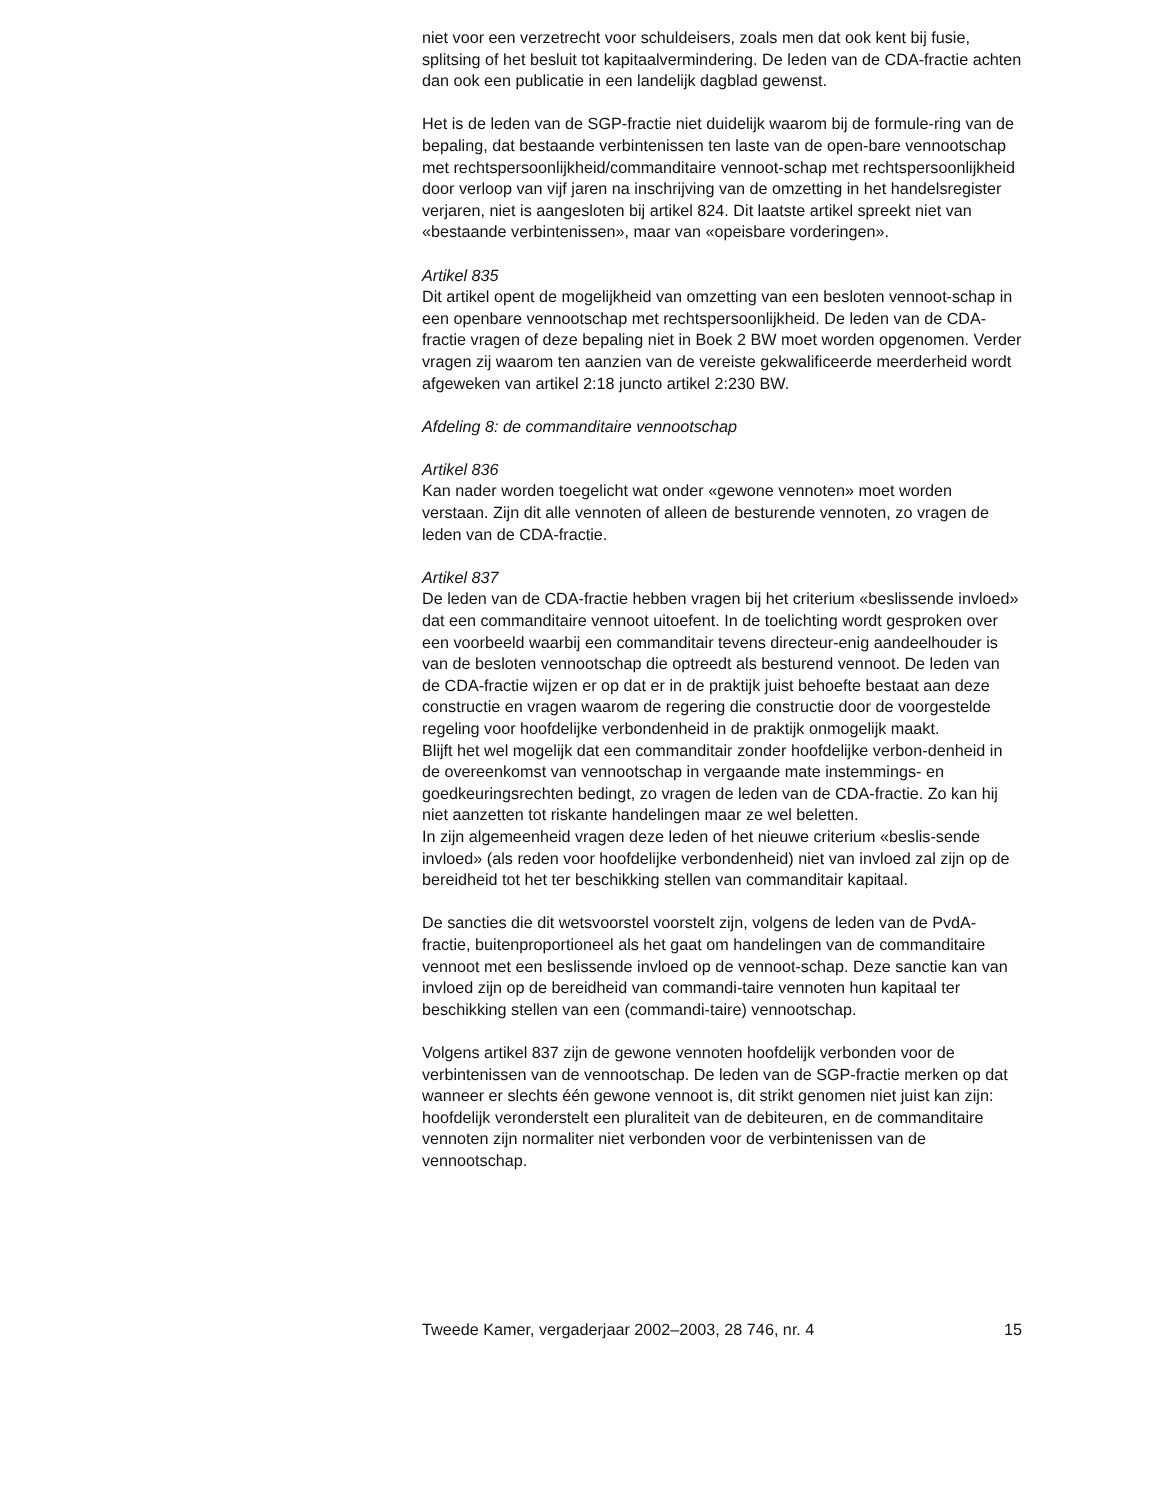niet voor een verzetrecht voor schuldeisers, zoals men dat ook kent bij fusie, splitsing of het besluit tot kapitaalvermindering. De leden van de CDA-fractie achten dan ook een publicatie in een landelijk dagblad gewenst.
Het is de leden van de SGP-fractie niet duidelijk waarom bij de formule-ring van de bepaling, dat bestaande verbintenissen ten laste van de open-bare vennootschap met rechtspersoonlijkheid/commanditaire vennoot-schap met rechtspersoonlijkheid door verloop van vijf jaren na inschrijving van de omzetting in het handelsregister verjaren, niet is aangesloten bij artikel 824. Dit laatste artikel spreekt niet van «bestaande verbintenissen», maar van «opeisbare vorderingen».
Artikel 835
Dit artikel opent de mogelijkheid van omzetting van een besloten vennoot-schap in een openbare vennootschap met rechtspersoonlijkheid. De leden van de CDA-fractie vragen of deze bepaling niet in Boek 2 BW moet worden opgenomen. Verder vragen zij waarom ten aanzien van de vereiste gekwalificeerde meerderheid wordt afgeweken van artikel 2:18 juncto artikel 2:230 BW.
Afdeling 8: de commanditaire vennootschap
Artikel 836
Kan nader worden toegelicht wat onder «gewone vennoten» moet worden verstaan. Zijn dit alle vennoten of alleen de besturende vennoten, zo vragen de leden van de CDA-fractie.
Artikel 837
De leden van de CDA-fractie hebben vragen bij het criterium «beslissende invloed» dat een commanditaire vennoot uitoefent. In de toelichting wordt gesproken over een voorbeeld waarbij een commanditair tevens directeur-enig aandeelhouder is van de besloten vennootschap die optreedt als besturend vennoot. De leden van de CDA-fractie wijzen er op dat er in de praktijk juist behoefte bestaat aan deze constructie en vragen waarom de regering die constructie door de voorgestelde regeling voor hoofdelijke verbondenheid in de praktijk onmogelijk maakt.
Blijft het wel mogelijk dat een commanditair zonder hoofdelijke verbon-denheid in de overeenkomst van vennootschap in vergaande mate instemmings- en goedkeuringsrechten bedingt, zo vragen de leden van de CDA-fractie. Zo kan hij niet aanzetten tot riskante handelingen maar ze wel beletten.
In zijn algemeenheid vragen deze leden of het nieuwe criterium «beslis-sende invloed» (als reden voor hoofdelijke verbondenheid) niet van invloed zal zijn op de bereidheid tot het ter beschikking stellen van commanditair kapitaal.
De sancties die dit wetsvoorstel voorstelt zijn, volgens de leden van de PvdA-fractie, buitenproportioneel als het gaat om handelingen van de commanditaire vennoot met een beslissende invloed op de vennoot-schap. Deze sanctie kan van invloed zijn op de bereidheid van commandi-taire vennoten hun kapitaal ter beschikking stellen van een (commandi-taire) vennootschap.
Volgens artikel 837 zijn de gewone vennoten hoofdelijk verbonden voor de verbintenissen van de vennootschap. De leden van de SGP-fractie merken op dat wanneer er slechts één gewone vennoot is, dit strikt genomen niet juist kan zijn: hoofdelijk veronderstelt een pluraliteit van de debiteuren, en de commanditaire vennoten zijn normaliter niet verbonden voor de verbintenissen van de vennootschap.
Tweede Kamer, vergaderjaar 2002–2003, 28 746, nr. 4 15